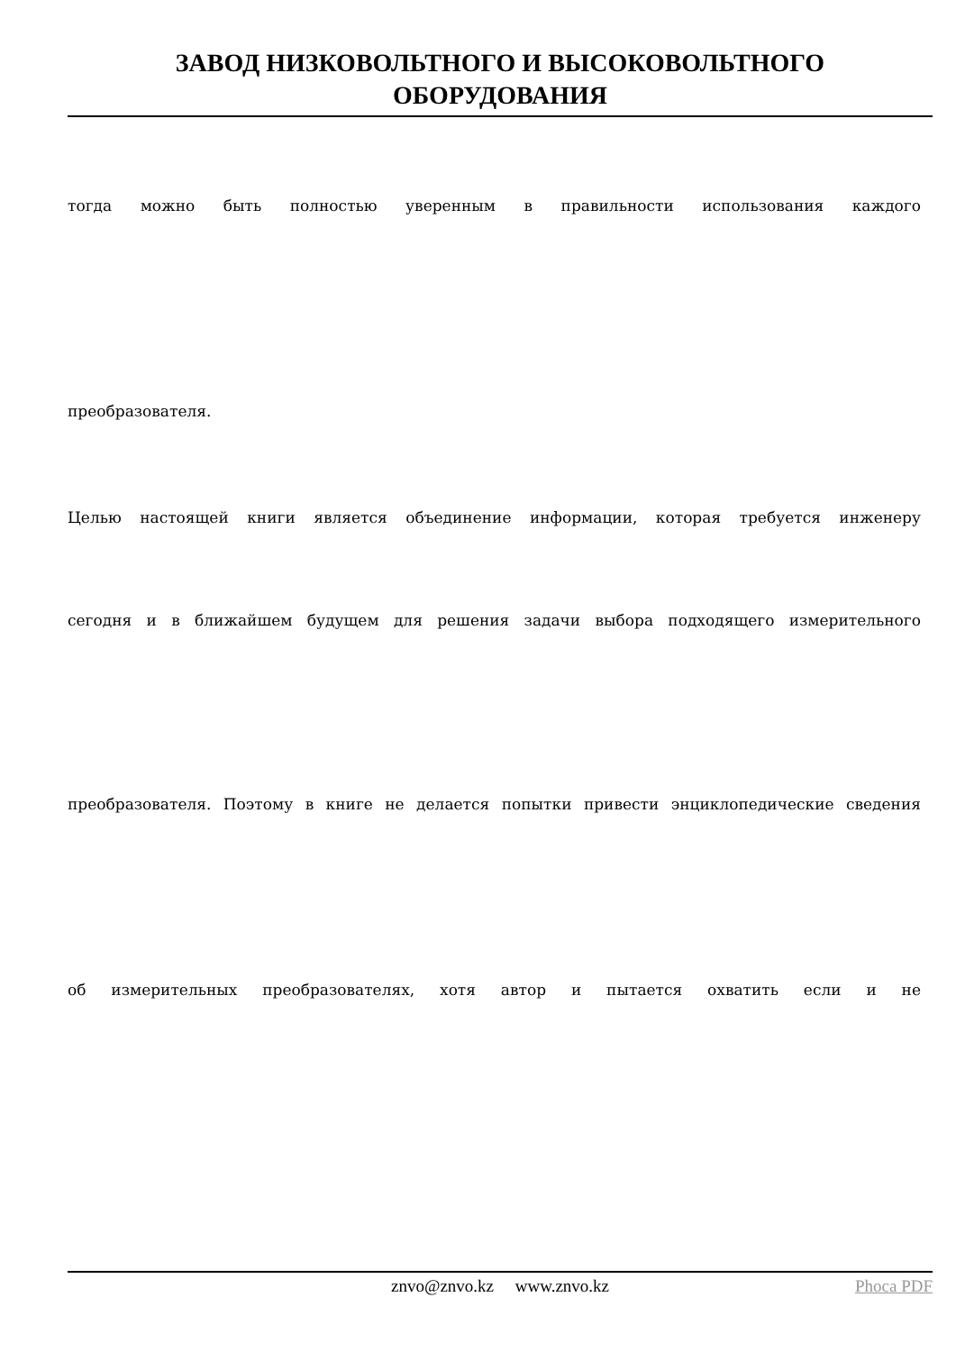ЗАВОД НИЗКОВОЛЬТНОГО И ВЫСОКОВОЛЬТНОГО
ОБОРУДОВАНИЯ
тогда можно быть полностью уверенным в правильности использования каждого
преобразователя.
Целью настоящей книги является объединение информации, которая требуется инженеру
сегодня и в ближайшем будущем для решения задачи выбора подходящего измерительного
преобразователя. Поэтому в книге не делается попытки привести энциклопедические сведения
об измерительных преобразователях, хотя автор и пытается охватить если и не
znvo@znvo.kz www.znvo.kz
Phoca PDF